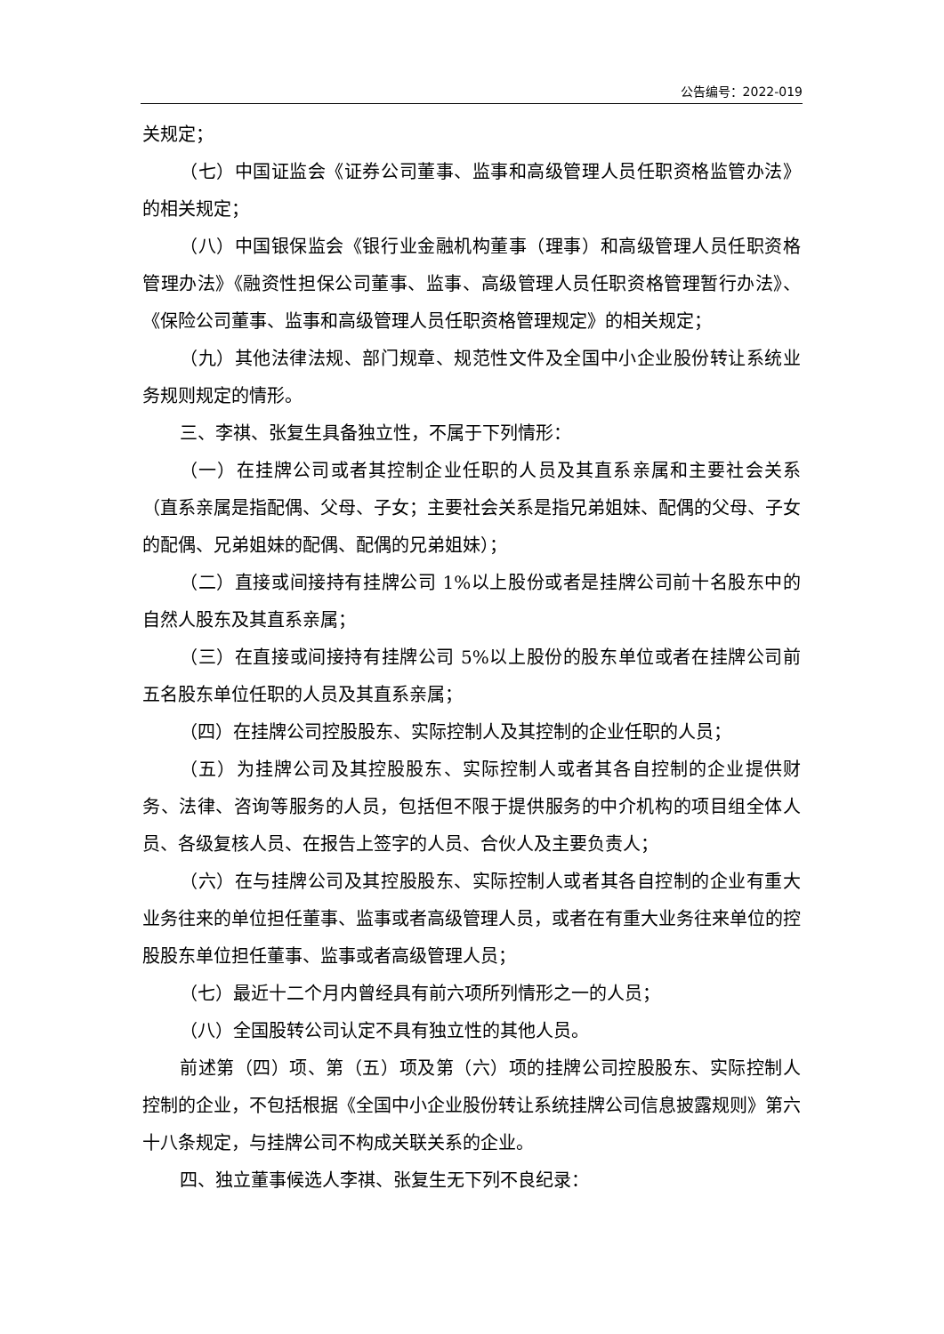公告编号：2022-019
关规定；
（七）中国证监会《证券公司董事、监事和高级管理人员任职资格监管办法》的相关规定；
（八）中国银保监会《银行业金融机构董事（理事）和高级管理人员任职资格管理办法》《融资性担保公司董事、监事、高级管理人员任职资格管理暂行办法》、《保险公司董事、监事和高级管理人员任职资格管理规定》的相关规定；
（九）其他法律法规、部门规章、规范性文件及全国中小企业股份转让系统业务规则规定的情形。
三、李祺、张复生具备独立性，不属于下列情形：
（一）在挂牌公司或者其控制企业任职的人员及其直系亲属和主要社会关系（直系亲属是指配偶、父母、子女；主要社会关系是指兄弟姐妹、配偶的父母、子女的配偶、兄弟姐妹的配偶、配偶的兄弟姐妹）；
（二）直接或间接持有挂牌公司 1%以上股份或者是挂牌公司前十名股东中的自然人股东及其直系亲属；
（三）在直接或间接持有挂牌公司 5%以上股份的股东单位或者在挂牌公司前五名股东单位任职的人员及其直系亲属；
（四）在挂牌公司控股股东、实际控制人及其控制的企业任职的人员；
（五）为挂牌公司及其控股股东、实际控制人或者其各自控制的企业提供财务、法律、咨询等服务的人员，包括但不限于提供服务的中介机构的项目组全体人员、各级复核人员、在报告上签字的人员、合伙人及主要负责人；
（六）在与挂牌公司及其控股股东、实际控制人或者其各自控制的企业有重大业务往来的单位担任董事、监事或者高级管理人员，或者在有重大业务往来单位的控股股东单位担任董事、监事或者高级管理人员；
（七）最近十二个月内曾经具有前六项所列情形之一的人员；
（八）全国股转公司认定不具有独立性的其他人员。
前述第（四）项、第（五）项及第（六）项的挂牌公司控股股东、实际控制人控制的企业，不包括根据《全国中小企业股份转让系统挂牌公司信息披露规则》第六十八条规定，与挂牌公司不构成关联关系的企业。
四、独立董事候选人李祺、张复生无下列不良纪录：